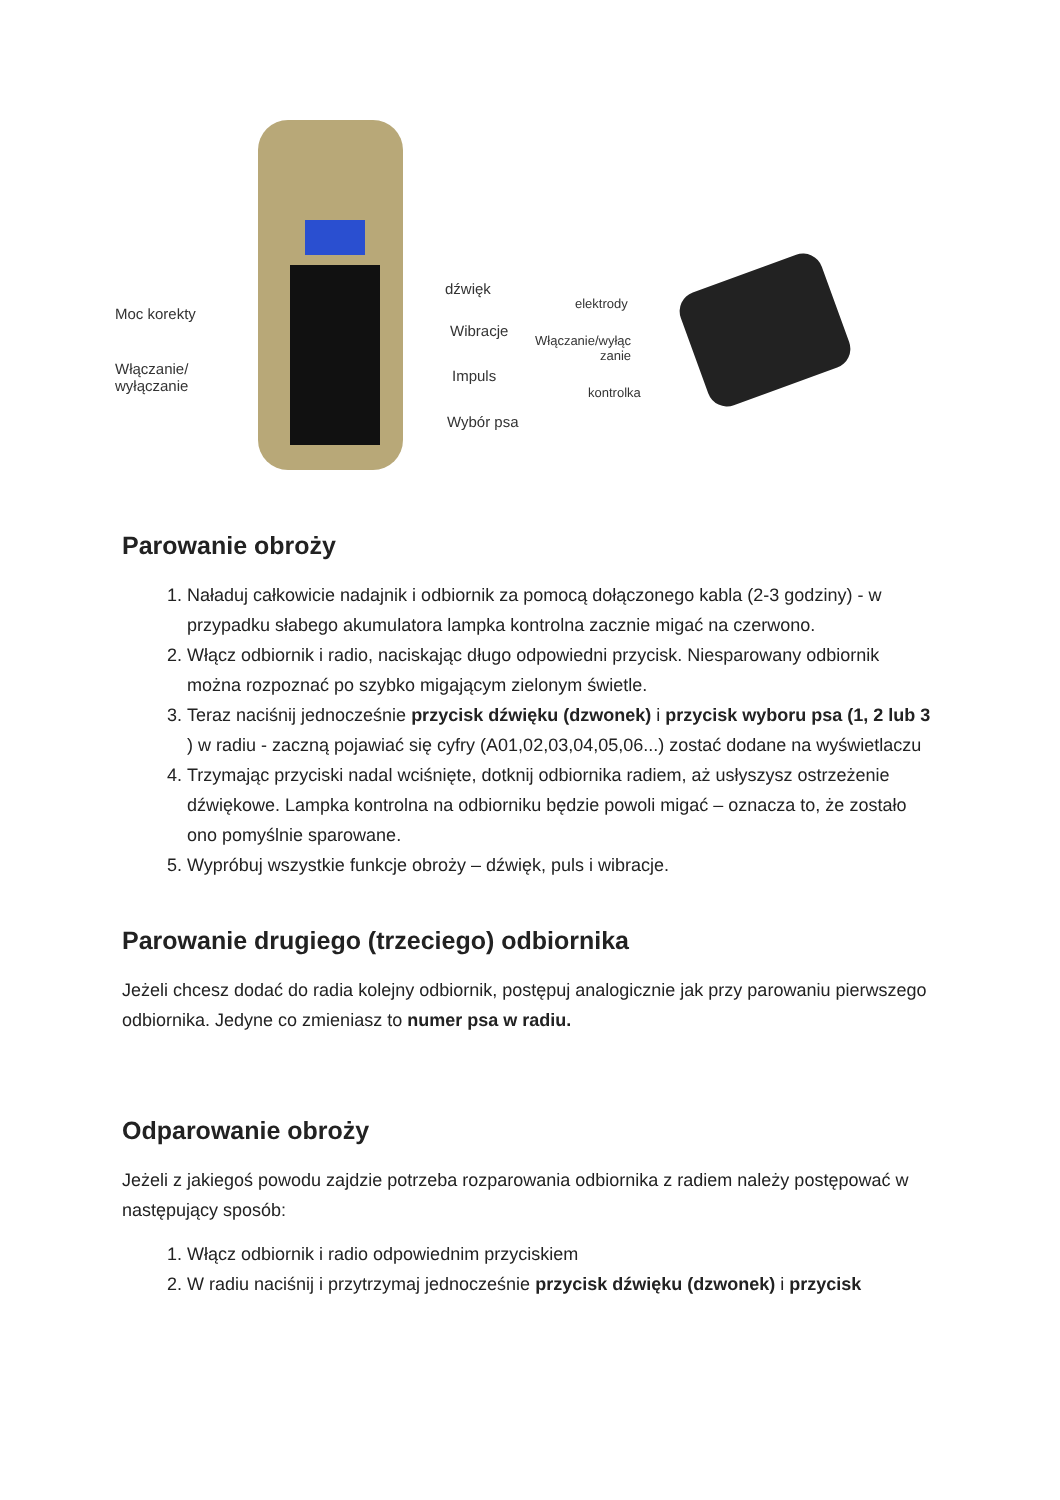dźwięk
Moc korekty
Wibracje
Włączanie/
wyłączanie
Impuls
Wybór psa
elektrody
Włączanie/wyłąc
zanie
kontrolka
Parowanie obroży
1. Naładuj całkowicie nadajnik i odbiornik za pomocą dołączonego kabla (2-3 godziny) - w przypadku słabego akumulatora lampka kontrolna zacznie migać na czerwono.
2. Włącz odbiornik i radio, naciskając długo odpowiedni przycisk. Niesparowany odbiornik można rozpoznać po szybko migającym zielonym świetle.
3. Teraz naciśnij jednocześnie przycisk dźwięku (dzwonek) i przycisk wyboru psa (1, 2 lub 3 ) w radiu - zaczną pojawiać się cyfry (A01,02,03,04,05,06...) zostać dodane na wyświetlaczu
4. Trzymając przyciski nadal wciśnięte, dotknij odbiornika radiem, aż usłyszysz ostrzeżenie dźwiękowe. Lampka kontrolna na odbiorniku będzie powoli migać – oznacza to, że zostało ono pomyślnie sparowane.
5. Wypróbuj wszystkie funkcje obroży – dźwięk, puls i wibracje.
Parowanie drugiego (trzeciego) odbiornika
Jeżeli chcesz dodać do radia kolejny odbiornik, postępuj analogicznie jak przy parowaniu pierwszego odbiornika. Jedyne co zmieniasz to numer psa w radiu.
Odparowanie obroży
Jeżeli z jakiegoś powodu zajdzie potrzeba rozparowania odbiornika z radiem należy postępować w następujący sposób:
1. Włącz odbiornik i radio odpowiednim przyciskiem
2. W radiu naciśnij i przytrzymaj jednocześnie przycisk dźwięku (dzwonek) i przycisk